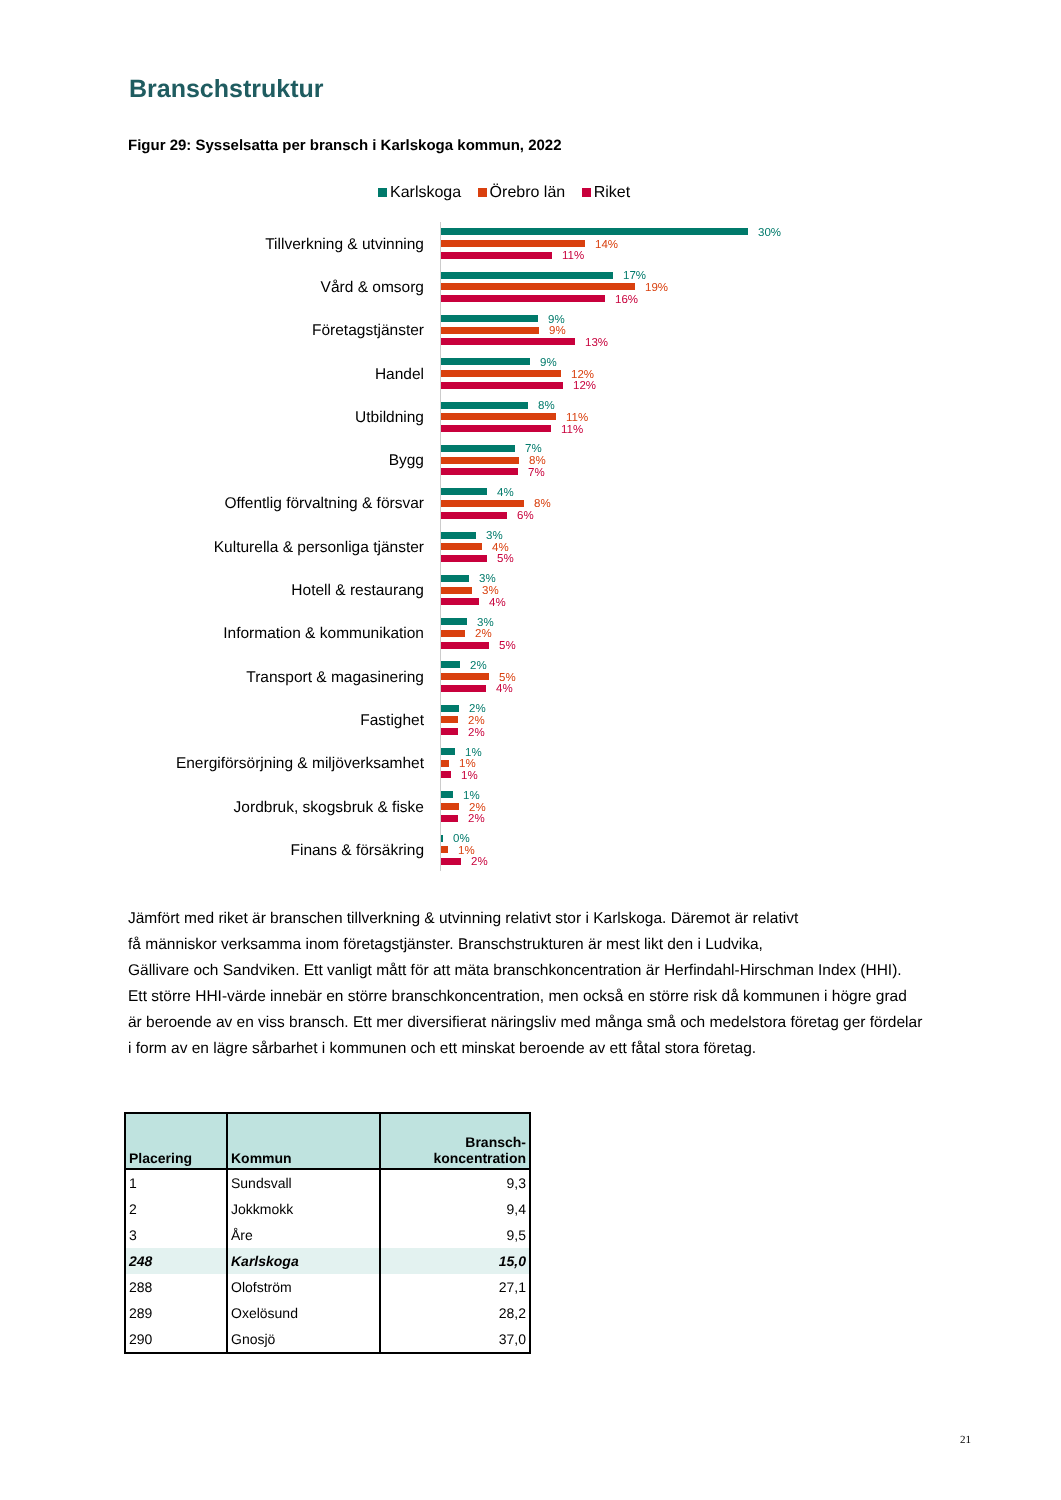Branschstruktur
Figur 29: Sysselsatta per bransch i Karlskoga kommun, 2022
Karlskoga Örebro län Riket
Tillverkning & utvinning
30%
14%
11%
Vård & omsorg
17%
19%
16%
Företagstjänster
9%
9%
13%
Handel
9%
12%
12%
Utbildning
8%
11%
11%
Bygg
7%
8%
7%
Offentlig förvaltning & försvar
4%
8%
6%
Kulturella & personliga tjänster
3%
4%
5%
Hotell & restaurang
3%
3%
4%
Information & kommunikation
3%
2%
5%
Transport & magasinering
2%
5%
4%
Fastighet
2%
2%
2%
Energiförsörjning & miljöverksamhet
1%
1%
1%
Jordbruk, skogsbruk & fiske
1%
2%
2%
Finans & försäkring
0%
1%
2%
Jämfört med riket är branschen tillverkning & utvinning relativt stor i Karlskoga. Däremot är relativt
få människor verksamma inom företagstjänster. Branschstrukturen är mest likt den i Ludvika,
Gällivare och Sandviken. Ett vanligt mått för att mäta branschkoncentration är Herfindahl-Hirschman Index (HHI).
Ett större HHI-värde innebär en större branschkoncentration, men också en större risk då kommunen i högre grad
är beroende av en viss bransch. Ett mer diversifierat näringsliv med många små och medelstora företag ger fördelar
i form av en lägre sårbarhet i kommunen och ett minskat beroende av ett fåtal stora företag.
| Placering | Kommun | Bransch- koncentration |
| --- | --- | --- |
| 1 | Sundsvall | 9,3 |
| 2 | Jokkmokk | 9,4 |
| 3 | Åre | 9,5 |
| 248 | Karlskoga | 15,0 |
| 288 | Olofström | 27,1 |
| 289 | Oxelösund | 28,2 |
| 290 | Gnosjö | 37,0 |
21